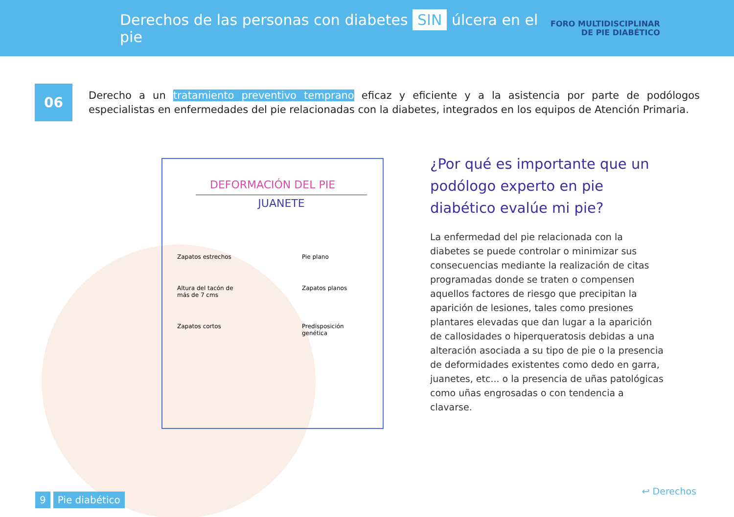Derechos de las personas con diabetes SIN úlcera en el pie
FORO MULTIDISCIPLINAR
DE PIE DIABÉTICO
06
Derecho a un tratamiento preventivo temprano eficaz y eficiente y a la asistencia por parte de podólogos especialistas en enfermedades del pie relacionadas con la diabetes, integrados en los equipos de Atención Primaria.
DEFORMACIÓN DEL PIE
JUANETE
Zapatos estrechos
Pie plano
Altura del tacón de más de 7 cms
Zapatos planos
Zapatos cortos
Predisposición genética
¿Por qué es importante que un podólogo experto en pie diabético evalúe mi pie?
La enfermedad del pie relacionada con la diabetes se puede controlar o minimizar sus consecuencias mediante la realización de citas programadas donde se traten o compensen aquellos factores de riesgo que precipitan la aparición de lesiones, tales como presiones plantares elevadas que dan lugar a la aparición de callosidades o hiperqueratosis debidas a una alteración asociada a su tipo de pie o la presencia de deformidades existentes como dedo en garra, juanetes, etc... o la presencia de uñas patológicas como uñas engrosadas o con tendencia a clavarse.
9 Pie diabético
↩ Derechos